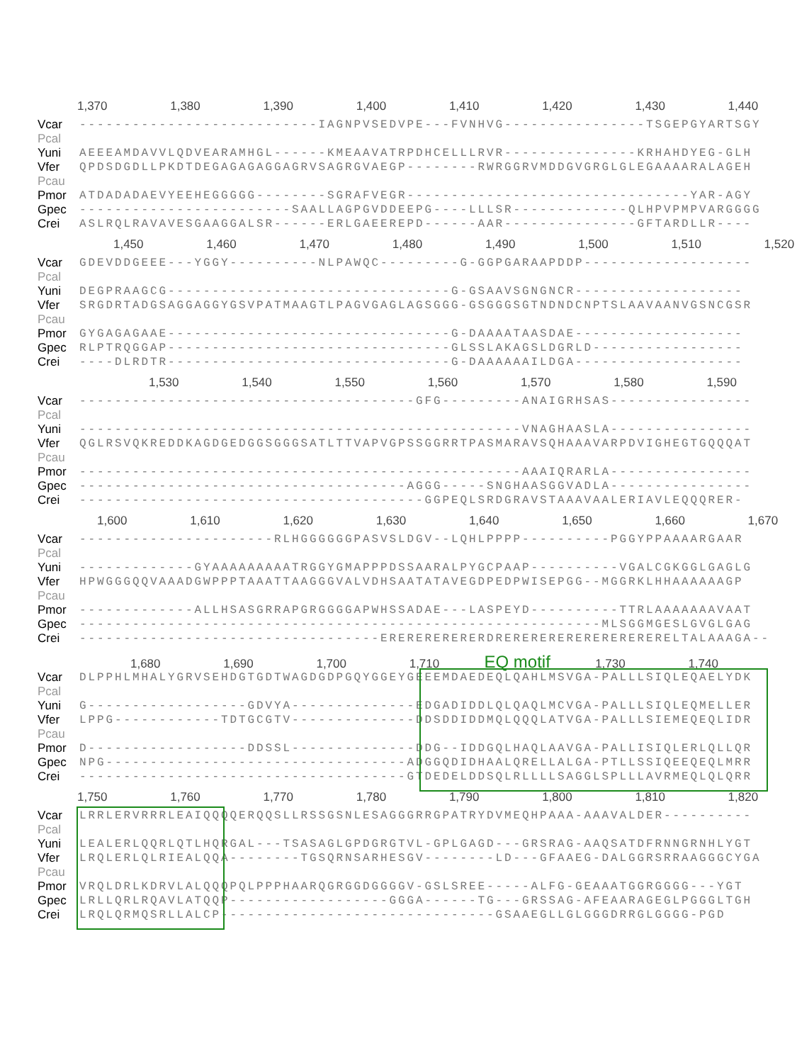1,370 1,380 1,390 1,400 1,410 1,420 1,430 1,440
Vcar ---------------------------IAGNPVSEDVPE---FVNHVG----------------TSGEPGYARTSGY
Pcal
Yuni AEEEAMDAVVLQDVEARAMHGL------KMEAAVATRPDHCELLLRVR---------------KRHAHDYEG-GLH
Vfer QPDSDGDLLPKDTDEGAGAGAGGAGRVSAGRGVAEGP--------RWRGGRVMDDGVGRGLGLEGAAAARALAGEH
Pcau
Pmor ATDADADAEVYEEHEGGGGG--------SGRAFVEGR--------------------------------YAR-AGY
Gpec ------------------------SAALLAGPGVDDEEPG----LLLSR-------------QLHPVPMPVARGGGG
Crei ASLRQLRAVAVESGAAGGALSR------ERLGAEEREPD------AAR---------------GFTARDLLR----
1,450 1,460 1,470 1,480 1,490 1,500 1,510 1,520
Vcar GDEVDDGEEE---YGGY----------NLPAWQC---------G-GGPGARAAPDDP-------------------
Pcal
Yuni DEGPRAAGCG--------------------------------G-GSAAVSGNGNCR-------------------
Vfer SRGDRTADGSAGGAGGYGSVPATMAAGTLPAGVGAGLAGSGGG-GSGGGSGTNDNDCNPTSLAAVAANVGSNCGSR
Pcau
Pmor GYGAGAGAAE--------------------------------G-DAAAATAASDAE-------------------
Gpec RLPTRQGGAP--------------------------------GLSSLAKAGSLDGRLD-----------------
Crei ----DLRDTR--------------------------------G-DAAAAAAILDGA-------------------
1,530 1,540 1,550 1,560 1,570 1,580 1,590
Vcar --------------------------------------GFG---------ANAIGRHSAS----------------
Pcal
Yuni --------------------------------------------------VNAGHAASLA----------------
Vfer QGLRSVQKREDDKAGDGEDGGSGGGSATLTTVAPVGPSSGGRRTPASMARAVSQHAAAVARPDVIGHEGTGQQQAT
Pcau
Pmor --------------------------------------------------AAAIQRARLA----------------
Gpec -------------------------------------AGGG-----SNGHAASGGVADLA----------------
Crei ---------------------------------------GGPEQLSRDGRAVSTAAAVAALERIAVLEQQQRER-
1,600 1,610 1,620 1,630 1,640 1,650 1,660 1,670
Vcar ----------------------RLHGGGGGGPASVSLDGV--LQHLPPPP----------PGGYPPAAAARGAAR
Pcal
Yuni -------------GYAAAAAAAAATRGGYGMAPPPDSSAARALPYGCPAAP----------VGALCGKGGLGAGLG
Vfer HPWGGGQQVAAADGWPPPTAAATTAAGGGVALVDHSAATATAVEGDPEDPWISEPGG--MGGRKLHHAAAAAAGP
Pcau
Pmor -------------ALLHSASGRRAPGRGGGGAPWHSSADAE---LASPEYD----------TTRLAAAAAAAVAAT
Gpec -----------------------------------------------------------MLSGGMGESLGVGLGAG
Crei ----------------------------------ERERERERERERDRERERERERERERERERERELTALAAAGA--
1,680 1,690 1,700 1,710 EQ motif 1,730 1,740
Vcar DLPPHLMHALYGRVSEHDGTGDTWAGDGDPGQYGGEYGEEEMDAEDEQLQAHLMSVGA-PALLLSIQLEQAELYDK
Pcal
Yuni G------------------GDVYA--------------EDGADIDDLQLQAQLMCVGA-PALLLSIQLEQMELLER
Vfer LPPG------------TDTGCGTV--------------DDSDDIDDMQLQQQLATVGA-PALLLSIEMEQEQLIDR
Pcau
Pmor D------------------DDSSL--------------DDG--IDDGQLHAQLAAVGA-PALLISIQLERLQLLQR
Gpec NPG----------------------------------ADGGQDIDHAALQRELLALGA-PTLLSSIQEEQEQLMRR
Crei -------------------------------------GTDEDELDDSQLRLLLLSAGGLSPLLLAVRMEQLQLQRR
1,750 1,760 1,770 1,780 1,790 1,800 1,810 1,820
Vcar LRRLERVRRRLEAIQQQQERQQSLLRSSGSNLESAGGGRRGPATRYDVMEQHPAAA-AAAVALDER----------
Pcal
Yuni LEALERLQQRLQTLHQRGAL---TSASAGLGPDGRGTVL-GPLGAGD---GRSRAG-AAQSATDFRNNGRNHLYGT
Vfer LRQLERLQLRIEALQQA--------TGSQRNSARHESGV--------LD---GFAAEG-DALGGRSRRAAGGGCYGA
Pcau
Pmor VRQLDRLKDRVLALQQQPQLPPPHAARQGRGGDGGGGV-GSLSREE-----ALFG-GEAAATGGRGGGG---YGT
Gpec LRLLQRLRQAVLATQQP------------------GGGA------TG---GRSSAG-AFEAARAGEGLPGGGLTGH
Crei LRQLQRMQSRLLALCP-------------------------------GSAAEGLLGLGGGDRRGLGGGG-PGD